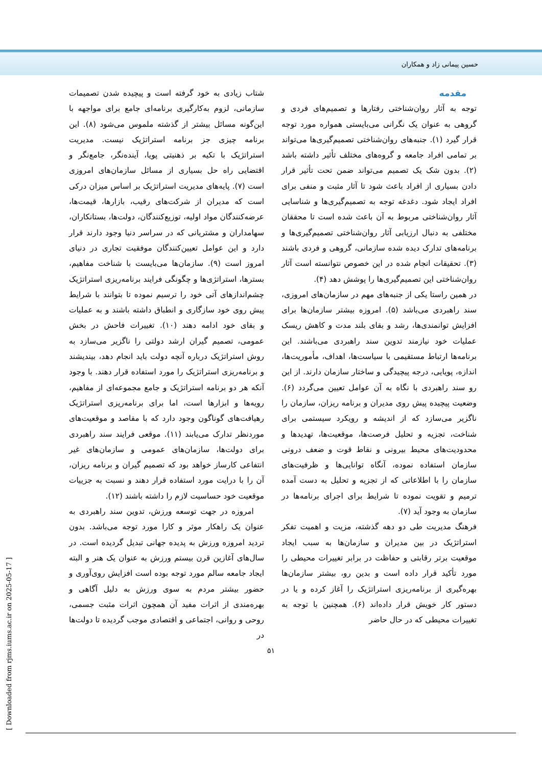حسین پیمانی زاد و همکاران
مقدمه
توجه به آثار روان‌شناختی رفتارها و تصمیم‌های فردی و گروهی به عنوان یک نگرانی می‌بایستی همواره مورد توجه قرار گیرد (۱). جنبه‌های روان‌شناختی تصمیم‌گیری‌ها می‌تواند بر تمامی افراد جامعه و گروه‌های مختلف تأثیر داشته باشد (۲). بدون شک یک تصمیم می‌تواند ضمن تحت تأثیر قرار دادن بسیاری از افراد باعث شود تا آثار مثبت و منفی برای افراد ایجاد شود. دغدغه توجه به تصمیم‌گیری‌ها و شناسایی آثار روان‌شناختی مربوط به آن باعث شده است تا محققان مختلفی به دنبال ارزیابی آثار روان‌شناختی تصمیم‌گیری‌ها و برنامه‌های تدارک دیده شده سازمانی، گروهی و فردی باشند (۳). تحقیقات انجام شده در این خصوص نتوانسته است آثار روان‌شناختی این تصمیم‌گیری‌ها را پوشش دهد (۴).
در همین راستا یکی از جنبه‌های مهم در سازمان‌های امروزی، سند راهبردی می‌باشد (۵). امروزه بیشتر سازمان‌ها برای افزایش توانمندی‌ها، رشد و بقای بلند مدت و کاهش ریسک عملیات خود نیازمند تدوین سند راهبردی می‌باشند. این برنامه‌ها ارتباط مستقیمی با سیاست‌ها، اهداف، مأموریت‌ها، اندازه، پویایی، درجه پیچیدگی و ساختار سازمان دارند. از این رو سند راهبردی با نگاه به آن عوامل تعیین می‌گردد (۶). وضعیت پیچیده پیش روی مدیران و برنامه ریزان، سازمان را ناگزیر می‌سازد که از اندیشه و رویکرد سیستمی برای شناخت، تجزیه و تحلیل فرصت‌ها، موقعیت‌ها، تهدیدها و محدودیت‌های محیط بیرونی و نقاط قوت و ضعف درونی سازمان استفاده نموده، آنگاه توانایی‌ها و ظرفیت‌های سازمان را با اطلاعاتی که از تجزیه و تحلیل به دست آمده ترمیم و تقویت نموده تا شرایط برای اجرای برنامه‌ها در سازمان به وجود آید (۷).
فرهنگ مدیریت طی دو دهه گذشته، مزیت و اهمیت تفکر استراتژیک در بین مدیران و سازمان‌ها به سبب ایجاد موقعیت برتر رقابتی و حفاظت در برابر تغییرات محیطی را مورد تأکید قرار داده است و بدین رو، بیشتر سازمان‌ها بهره‌گیری از برنامه‌ریزی استراتژیک را آغاز کرده و یا در دستور کار خویش قرار داده‌اند (۶). همچنین با توجه به تغییرات محیطی که در حال حاضر
شتاب زیادی به خود گرفته است و پیچیده شدن تصمیمات سازمانی، لزوم به‌کارگیری برنامه‌ای جامع برای مواجهه با این‌گونه مسائل بیشتر از گذشته ملموس می‌شود (۸). این برنامه چیزی جز برنامه استراتژیک نیست. مدیریت استراتژیک با تکیه بر ذهنیتی پویا، آینده‌نگر، جامع‌نگر و اقتضایی راه حل بسیاری از مسائل سازمان‌های امروزی است (۷). پایه‌های مدیریت استراتژیک بر اساس میزان درکی است که مدیران از شرکت‌های رقیب، بازارها، قیمت‌ها، عرضه‌کنندگان مواد اولیه، توزیع‌کنندگان، دولت‌ها، بستانکاران، سهامداران و مشتریانی که در سراسر دنیا وجود دارند قرار دارد و این عوامل تعیین‌کنندگان موفقیت تجاری در دنیای امروز است (۹). سازمان‌ها می‌بایست با شناخت مفاهیم، بسترها، استراتژی‌ها و چگونگی فرایند برنامه‌ریزی استراتژیک چشم‌اندازهای آتی خود را ترسیم نموده تا بتوانند با شرایط پیش روی خود سازگاری و انطباق داشته باشند و به عملیات و بقای خود ادامه دهند (۱۰). تغییرات فاحش در بخش عمومی، تصمیم گیران ارشد دولتی را ناگزیر می‌سازد به روش استراتژیک درباره آنچه دولت باید انجام دهد، بیندیشند و برنامه‌ریزی استراتژیک را مورد استفاده قرار دهند. با وجود آنکه هر دو برنامه استراتژیک و جامع مجموعه‌ای از مفاهیم، رویه‌ها و ابزارها است، اما برای برنامه‌ریزی استراتژیک رهیافت‌های گوناگون وجود دارد که با مقاصد و موقعیت‌های موردنظر تدارک می‌یابند (۱۱). موقعی فرایند سند راهبردی برای دولت‌ها، سازمان‌های عمومی و سازمان‌های غیر انتفاعی کارساز خواهد بود که تصمیم گیران و برنامه ریزان، آن را با درایت مورد استفاده قرار دهند و نسبت به جزییات موقعیت خود حساسیت لازم را داشته باشند (۱۲).
امروزه در جهت توسعه ورزش، تدوین سند راهبردی به عنوان یک راهکار موثر و کارا مورد توجه می‌باشد. بدون تردید امروزه ورزش به پدیده جهانی تبدیل گردیده است. در سال‌های آغازین قرن بیستم ورزش به عنوان یک هنر و البته ایجاد جامعه سالم مورد توجه بوده است افزایش روی‌آوری و حضور بیشتر مردم به سوی ورزش به دلیل آگاهی و بهره‌مندی از اثرات مفید آن همچون اثرات مثبت جسمی، روحی و روانی، اجتماعی و اقتصادی موجب گردیده تا دولت‌ها در
۵۱
[ Downloaded from rjms.iums.ac.ir on 2025-05-17 ]